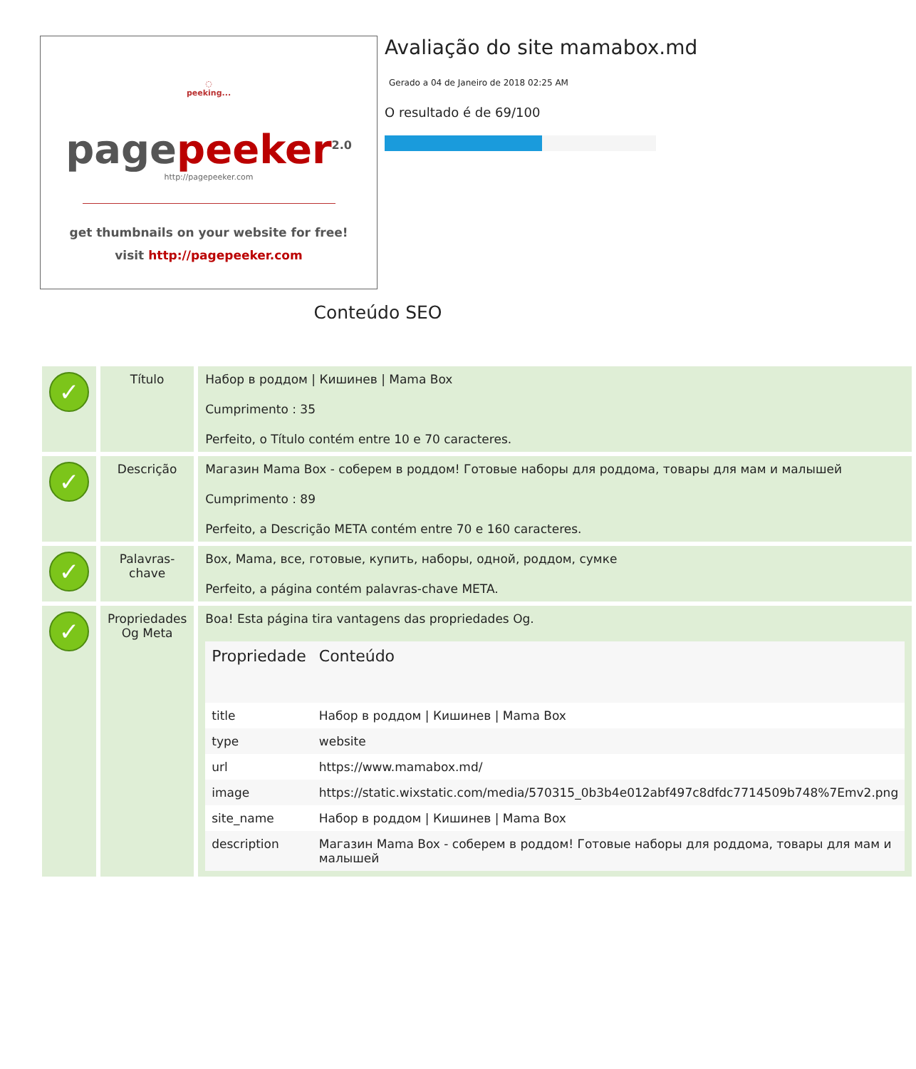◌
peeking...
pagepeeker<sup>2.0</sup>
http://pagepeeker.com
get thumbnails on your website for free!
visit http://pagepeeker.com
Avaliação do site mamabox.md
Gerado a 04 de Janeiro de 2018 02:25 AM
O resultado é de 69/100
Conteúdo SEO
| ✓ | Título | Набор в роддом / Кишинев / Mama Box Cumprimento : 35 Perfeito, o Título contém entre 10 e 70 caracteres. |
| ✓ | Descrição | Магазин Mama Box - соберем в роддом! Готовые наборы для роддома, товары для мам и малышей Cumprimento : 89 Perfeito, a Descrição META contém entre 70 e 160 caracteres. |
| ✓ | Palavras-chave | Box, Mama, все, готовые, купить, наборы, одной, роддом, сумке Perfeito, a página contém palavras-chave META. |
| ✓ | Propriedades Og Meta | Boa! Esta página tira vantagens das propriedades Og. / Propriedade / Conteúdo / / --- / --- / / title / Набор в роддом / Кишинев / Mama Box / / type / website / / url / https://www.mamabox.md/ / / image / https://static.wixstatic.com/media/570315_0b3b4e012abf497c8dfdc7714509b748%7Emv2.png / / site_name / Набор в роддом / Кишинев / Mama Box / / description / Магазин Mama Box - соберем в роддом! Готовые наборы для роддома, товары для мам и малышей / |